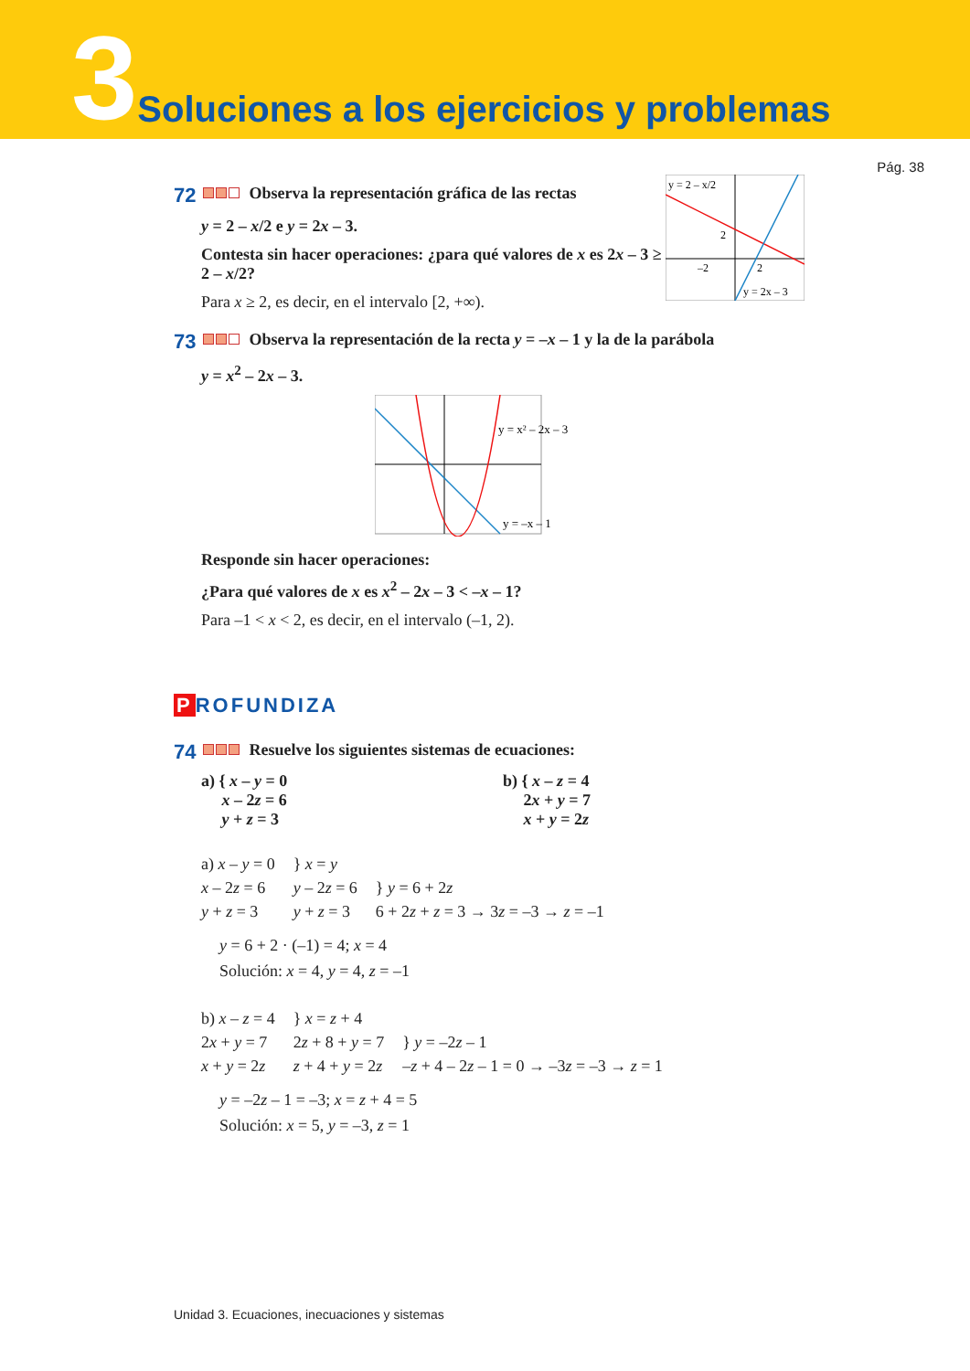3 Soluciones a los ejercicios y problemas
Pág. 38
72 Observa la representación gráfica de las rectas
y = 2 – x/2 e y = 2x – 3.
Contesta sin hacer operaciones: ¿para qué valores de x es 2x – 3 ≥ 2 – x/2?
Para x ≥ 2, es decir, en el intervalo [2, +∞).
y = 2 – x/2
2
–2
2
y = 2x – 3
73 Observa la representación de la recta y = –x – 1 y la de la parábola
y = x<sup>2</sup> – 2x – 3.
y = x² – 2x – 3
y = –x – 1
Responde sin hacer operaciones:
¿Para qué valores de x es x<sup>2</sup> – 2x – 3 < –x – 1?
Para –1 < x < 2, es decir, en el intervalo (–1, 2).
P ROFUNDIZA
74 Resuelve los siguientes sistemas de ecuaciones:
a) { x – y = 0
x – 2z = 6
y + z = 3
b) { x – z = 4
2x + y = 7
x + y = 2z
a) x – y = 0
x – 2z = 6
y + z = 3
} x = y
y – 2z = 6
y + z = 3
} y = 6 + 2z
6 + 2z + z = 3 → 3z = –3 → z = –1
y = 6 + 2 · (–1) = 4; x = 4
Solución: x = 4, y = 4, z = –1
b) x – z = 4
2x + y = 7
x + y = 2z
} x = z + 4
2z + 8 + y = 7
z + 4 + y = 2z
} y = –2z – 1
–z + 4 – 2z – 1 = 0 → –3z = –3 → z = 1
y = –2z – 1 = –3; x = z + 4 = 5
Solución: x = 5, y = –3, z = 1
Unidad 3. Ecuaciones, inecuaciones y sistemas